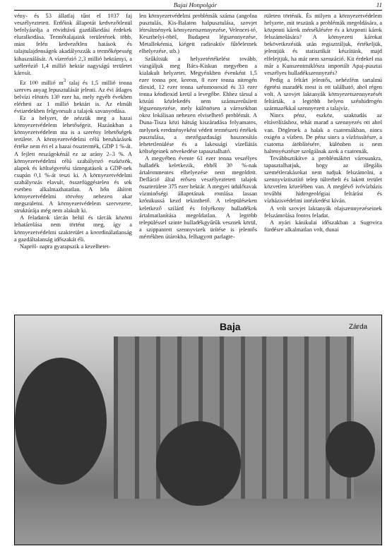Bajai Honpolgár 11
vény- és 53 állatfaj tűnt el 1037 faj veszélyeztetett. Erdőink állapotát kedvezőtlenül befolyásolja a rövidtávú gazdálkodási érdekek eluralkodása. Termőtalajaink területének több, mint felén kedvezőtlen hatások és talajtulajdonságok akadályozzák a termőképesség kihasználását. A vízerózió 2,3 millió hektárnyi, a széleróziő 1,4 millió hektár nagyságú területet károsít.
Ez 100 millió m<sup>3</sup> talaj és 1,5 millió tonna szerves anyag lepusztulását jelenti. Az évi átlagos belvízi elöntés 130 ezer ha, mely egyéb években elérheti az 1 millió hektárt is. Az elmúlt évtizedekben felgyorsult a talajok savanyodása.
Ez a helyzet, de nézzük meg a hazai környezetvédelem lehetőségeit. Hazánkban a környezetvédelem ma is a szerény lehetőségek területe. A környezetvédelmi célú beruházások értéke nem éri el a hazai össztermék, GDP 1 %-át. A fejlett országokénál ez az arány 2–3 %. A környezetvédelmi célú szabályozó eszközök, alapok és költségvetési támogatások a GDP-nek csupán 0,1 %-át teszi ki. A környezetvédelmi szabályozás elavult, összefüggéstelen és sok esetben alkalmazhatatlan. A hőn áhított környezetvédelmi törvény nehezen akar megszületni. A környezetvédelem szervezete, struktúrája még nem alakult ki.
A feladatok tárcán belül és tárcák közötti lehatárolása nem történt meg, így a környezetvédelmi szakterület a koordinálatlanság a gazdáltalanság időszakát éli.
Napról- napra gyarapszik a kezelhetet-
len környezetvédelmi problémák száma (angolna pusztulás, Kis-Balaton halpusztulása, szovjet létesítmények környezetszennyezése, Velencei-tó, Keszthelyi-öböl, Budapest légszennyezése, Metallokémia, kiégett radioaktív fűtőelemek elhelyezése, stb.)
Szűkítsük a helyzetértékelést tovább, vizsgáljuk meg Bács-Kiskun megyében a kialakult helyzetet. Megyénkben évenként 1,5 ezer tonna por, korom, 8 ezer tonna nitrogén dioxid, 12 ezer tonna szénmonoxid és 33 ezer tonna kéndioxid kerül a levegőbe. Ehhez társul a közúti közlekedés nem számszerűsített légszennyezése, mely különösen a városokban okoz lokálisan nehezen elviselhető problémát. A Duna-Tisza közi hátság kiszáradása folyamatos, melynek eredményeként védett természeti értékek pusztulása, a mezőgazdasági hasznosítás lehetetlenülése és a lakossági vízellátás költségeinek növekedése tapasztalható.
A megyében évente 61 ezer tonna veszélyes hulladék keletkezik, ebből 30 %-nak ártalommentes elhelyezése nem megoldott. Defláció által erősen veszélyeztetett talajok összterülete 375 ezer hektár. A megyei üdülőtavak vízminőségi állapotának romlása lassan krónikussá kezd tekinthető. A településeken keletkező szilárd és folyékony hulladékok ártalmatlanítása megoldatlan. A legtöbb településsel szinte hulladékgyűrűk vesznek körül, a szippantott szennyvizek ürítése is jelentős mértékben útárokba, felhagyott parlagte-
rületen történik. És milyen a környezetvédelem helyzete, mit teszünk a problémák megoldására, a központi károk mérséklésére és a központi károk felszámolására? A környezeti károkat bekövetkezésük után regisztráljuk, értékeljük, jelentjük és statisztikát készítünk, majd elfelejtjük, ha már nem szenzáció. Kit érdekel ma már a Kunszentmiklósra importált Apaj-pusztai veszélyes hulladékszennyezés?
Pedig a feltárt jelentős, nehézfém tartalmú égetési maradék most is ott található, ahol régen volt. A szovjet laktanyák környezetszennyezését feltárták, a legtöbb helyen szénhidrogén származékkal szennyezett a talajvíz.
Nincs pénz, eszköz, szaktudás az eltávolításhoz, tehát marad a szennyezés ott ahol van. Döglenek a halak a csatornákban, nincs oxigén a vízben. De pénz sincs a vízfrissítésre, a csatorna átöblítésére, különben is nem haltenyésztésre szolgálnak azok a csatornák.
Továbbsztikítve a problémákört városunkra, tapasztalhatjuk, hogy az illegális szemétlerakásokat nem tudjuk felszámolni, a szennyvíztisztító telep túlterhelt és lakott terület közvetlen közelében van. A meglévő ivóvízbázis további hidrogeológiai feltárást és vízbázisvédelmi intézkedést kíván.
A volt szovjet laktanyák olajszennyezéseinek felszámolása fontos feladat.
A nyári kánikulai időszakban a Sugovica fürdésre alkalmatlan volt, dunai
Baja Zárda